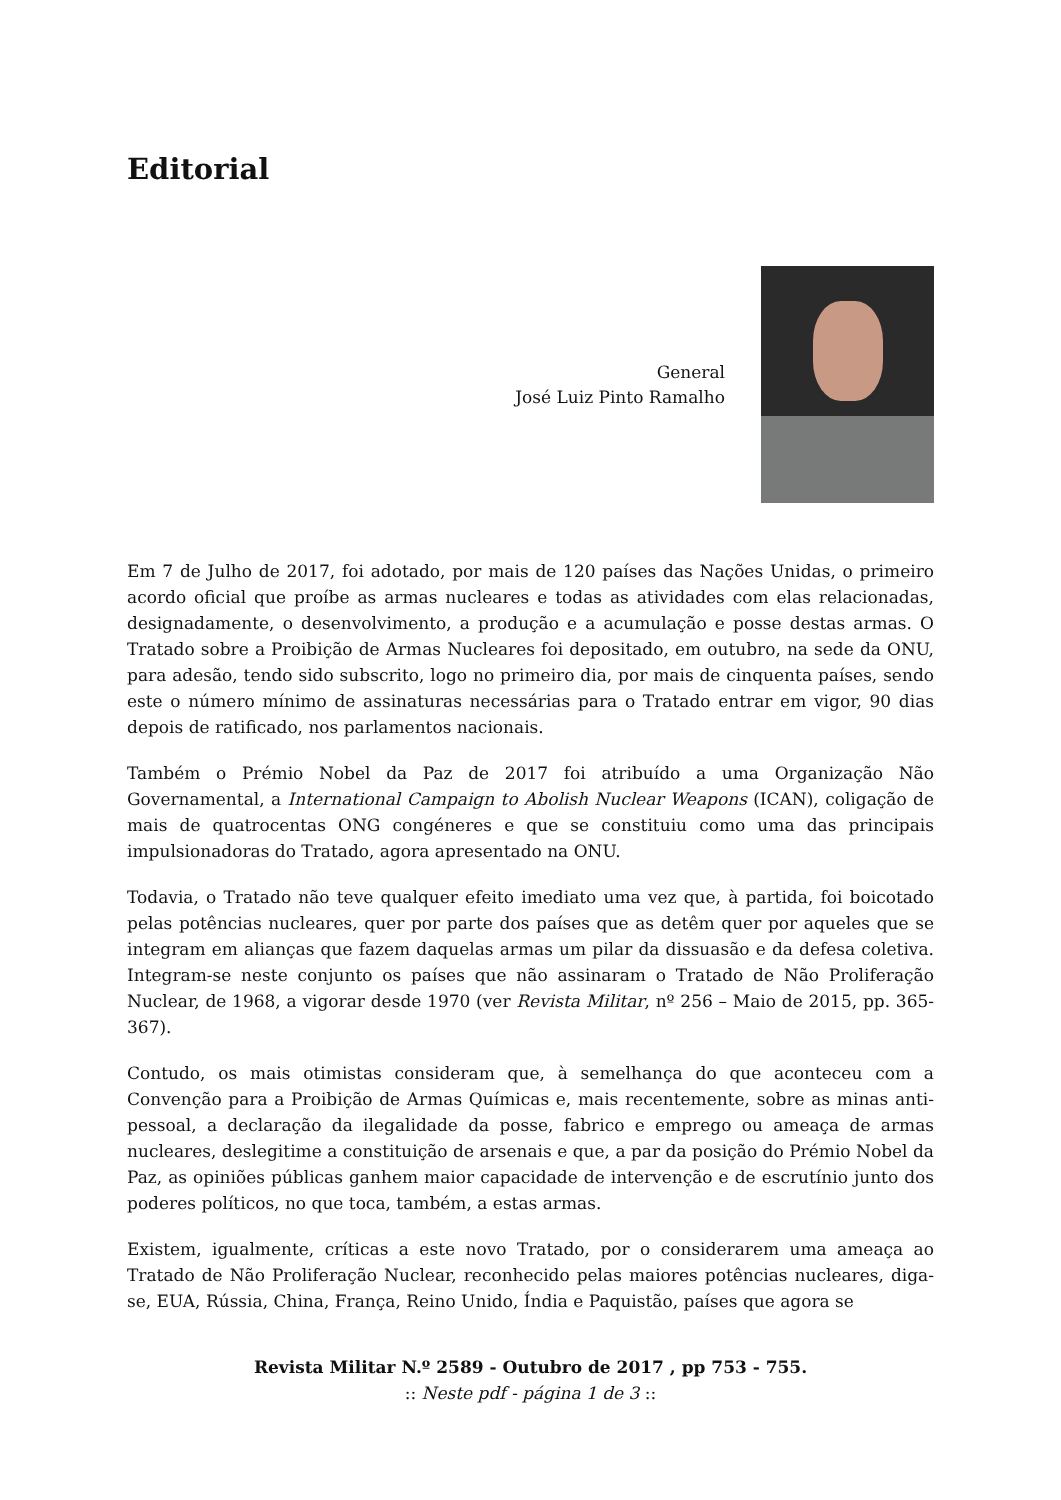Editorial
General
José Luiz Pinto Ramalho
Em 7 de Julho de 2017, foi adotado, por mais de 120 países das Nações Unidas, o primeiro acordo oficial que proíbe as armas nucleares e todas as atividades com elas relacionadas, designadamente, o desenvolvimento, a produção e a acumulação e posse destas armas. O Tratado sobre a Proibição de Armas Nucleares foi depositado, em outubro, na sede da ONU, para adesão, tendo sido subscrito, logo no primeiro dia, por mais de cinquenta países, sendo este o número mínimo de assinaturas necessárias para o Tratado entrar em vigor, 90 dias depois de ratificado, nos parlamentos nacionais.
Também o Prémio Nobel da Paz de 2017 foi atribuído a uma Organização Não Governamental, a International Campaign to Abolish Nuclear Weapons (ICAN), coligação de mais de quatrocentas ONG congéneres e que se constituiu como uma das principais impulsionadoras do Tratado, agora apresentado na ONU.
Todavia, o Tratado não teve qualquer efeito imediato uma vez que, à partida, foi boicotado pelas potências nucleares, quer por parte dos países que as detêm quer por aqueles que se integram em alianças que fazem daquelas armas um pilar da dissuasão e da defesa coletiva. Integram-se neste conjunto os países que não assinaram o Tratado de Não Proliferação Nuclear, de 1968, a vigorar desde 1970 (ver Revista Militar, nº 256 – Maio de 2015, pp. 365-367).
Contudo, os mais otimistas consideram que, à semelhança do que aconteceu com a Convenção para a Proibição de Armas Químicas e, mais recentemente, sobre as minas anti-pessoal, a declaração da ilegalidade da posse, fabrico e emprego ou ameaça de armas nucleares, deslegitime a constituição de arsenais e que, a par da posição do Prémio Nobel da Paz, as opiniões públicas ganhem maior capacidade de intervenção e de escrutínio junto dos poderes políticos, no que toca, também, a estas armas.
Existem, igualmente, críticas a este novo Tratado, por o considerarem uma ameaça ao Tratado de Não Proliferação Nuclear, reconhecido pelas maiores potências nucleares, diga-se, EUA, Rússia, China, França, Reino Unido, Índia e Paquistão, países que agora se
Revista Militar N.º 2589 - Outubro de 2017 , pp 753 - 755.
:: Neste pdf - página 1 de 3 ::